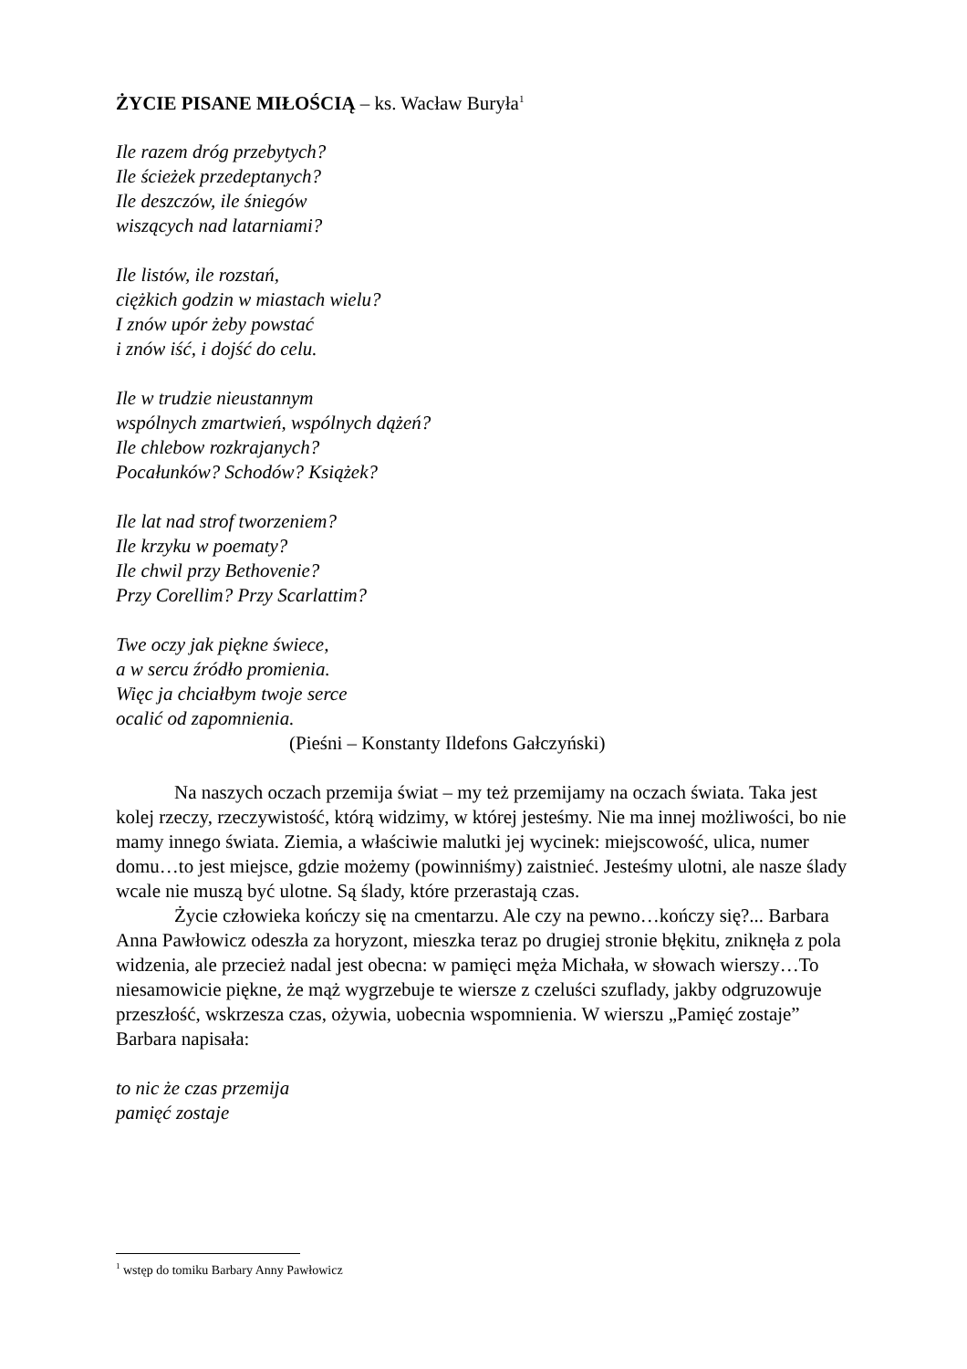ŻYCIE PISANE MIŁOŚCIĄ – ks. Wacław Buryła<sup>1</sup>
Ile razem dróg przebytych?
Ile ścieżek przedeptanych?
Ile deszczów, ile śniegów
wiszących nad latarniami?
Ile listów, ile rozstań,
ciężkich godzin w miastach wielu?
I znów upór żeby powstać
i znów iść, i dojść do celu.
Ile w trudzie nieustannym
wspólnych zmartwień, wspólnych dążeń?
Ile chlebow rozkrajanych?
Pocałunków? Schodów? Książek?
Ile lat nad strof tworzeniem?
Ile krzyku w poematy?
Ile chwil przy Bethovenie?
Przy Corellim? Przy Scarlattim?
Twe oczy jak piękne świece,
a w sercu źródło promienia.
Więc ja chciałbym twoje serce
ocalić od zapomnienia.
(Pieśni – Konstanty Ildefons Gałczyński)
Na naszych oczach przemija świat – my też przemijamy na oczach świata. Taka jest kolej rzeczy, rzeczywistość, którą widzimy, w której jesteśmy. Nie ma innej możliwości, bo nie mamy innego świata. Ziemia, a właściwie malutki jej wycinek: miejscowość, ulica, numer domu…to jest miejsce, gdzie możemy (powinniśmy) zaistnieć. Jesteśmy ulotni, ale nasze ślady wcale nie muszą być ulotne. Są ślady, które przerastają czas.
Życie człowieka kończy się na cmentarzu. Ale czy na pewno…kończy się?... Barbara Anna Pawłowicz odeszła za horyzont, mieszka teraz po drugiej stronie błękitu, zniknęła z pola widzenia, ale przecież nadal jest obecna: w pamięci męża Michała, w słowach wierszy…To niesamowicie piękne, że mąż wygrzebuje te wiersze z czeluści szuflady, jakby odgruzowuje przeszłość, wskrzesza czas, ożywia, uobecnia wspomnienia. W wierszu „Pamięć zostaje” Barbara napisała:
to nic że czas przemija
pamięć zostaje
<sup>1</sup> wstęp do tomiku Barbary Anny Pawłowicz